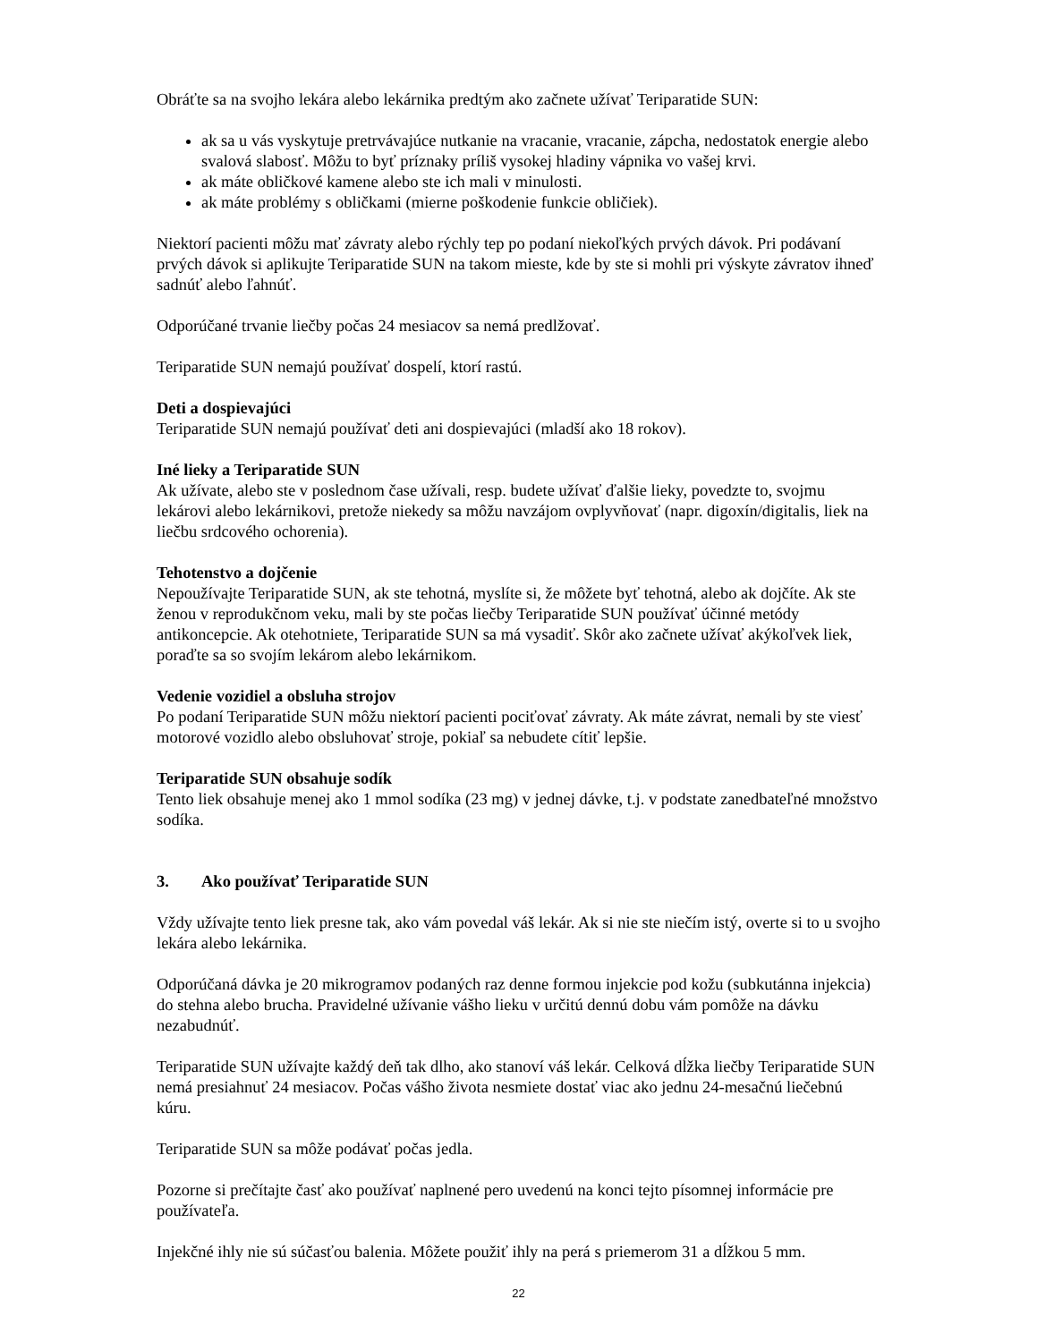Obráťte sa na svojho lekára alebo lekárnika predtým ako začnete užívať Teriparatide SUN:
ak sa u vás vyskytuje pretrvávajúce nutkanie na vracanie, vracanie, zápcha, nedostatok energie alebo svalová slabosť. Môžu to byť príznaky príliš vysokej hladiny vápnika vo vašej krvi.
ak máte obličkové kamene alebo ste ich mali v minulosti.
ak máte problémy s obličkami (mierne poškodenie funkcie obličiek).
Niektorí pacienti môžu mať závraty alebo rýchly tep po podaní niekoľkých prvých dávok. Pri podávaní prvých dávok si aplikujte Teriparatide SUN na takom mieste, kde by ste si mohli pri výskyte závratov ihneď sadnúť alebo ľahnúť.
Odporúčané trvanie liečby počas 24 mesiacov sa nemá predlžovať.
Teriparatide SUN nemajú používať dospelí, ktorí rastú.
Deti a dospievajúci
Teriparatide SUN nemajú používať deti ani dospievajúci (mladší ako 18 rokov).
Iné lieky a Teriparatide SUN
Ak užívate, alebo ste v poslednom čase užívali, resp. budete užívať ďalšie lieky, povedzte to, svojmu lekárovi alebo lekárnikovi, pretože niekedy sa môžu navzájom ovplyvňovať (napr. digoxín/digitalis, liek na liečbu srdcového ochorenia).
Tehotenstvo a dojčenie
Nepoužívajte Teriparatide SUN, ak ste tehotná, myslíte si, že môžete byť tehotná, alebo ak dojčíte. Ak ste ženou v reprodukčnom veku, mali by ste počas liečby Teriparatide SUN používať účinné metódy antikoncepcie. Ak otehotniete, Teriparatide SUN sa má vysadiť. Skôr ako začnete užívať akýkoľvek liek, poraďte sa so svojím lekárom alebo lekárnikom.
Vedenie vozidiel a obsluha strojov
Po podaní Teriparatide SUN môžu niektorí pacienti pociťovať závraty. Ak máte závrat, nemali by ste viesť motorové vozidlo alebo obsluhovať stroje, pokiaľ sa nebudete cítiť lepšie.
Teriparatide SUN obsahuje sodík
Tento liek obsahuje menej ako 1 mmol sodíka (23 mg) v jednej dávke, t.j. v podstate zanedbateľné množstvo sodíka.
3. Ako používať Teriparatide SUN
Vždy užívajte tento liek presne tak, ako vám povedal váš lekár. Ak si nie ste niečím istý, overte si to u svojho lekára alebo lekárnika.
Odporúčaná dávka je 20 mikrogramov podaných raz denne formou injekcie pod kožu (subkutánna injekcia) do stehna alebo brucha. Pravidelné užívanie vášho lieku v určitú dennú dobu vám pomôže na dávku nezabudnúť.
Teriparatide SUN užívajte každý deň tak dlho, ako stanoví váš lekár. Celková dĺžka liečby Teriparatide SUN nemá presiahnuť 24 mesiacov. Počas vášho života nesmiete dostať viac ako jednu 24-mesačnú liečebnú kúru.
Teriparatide SUN sa môže podávať počas jedla.
Pozorne si prečítajte časť ako používať naplnené pero uvedenú na konci tejto písomnej informácie pre používateľa.
Injekčné ihly nie sú súčasťou balenia. Môžete použiť ihly na perá s priemerom 31 a dĺžkou 5 mm.
22